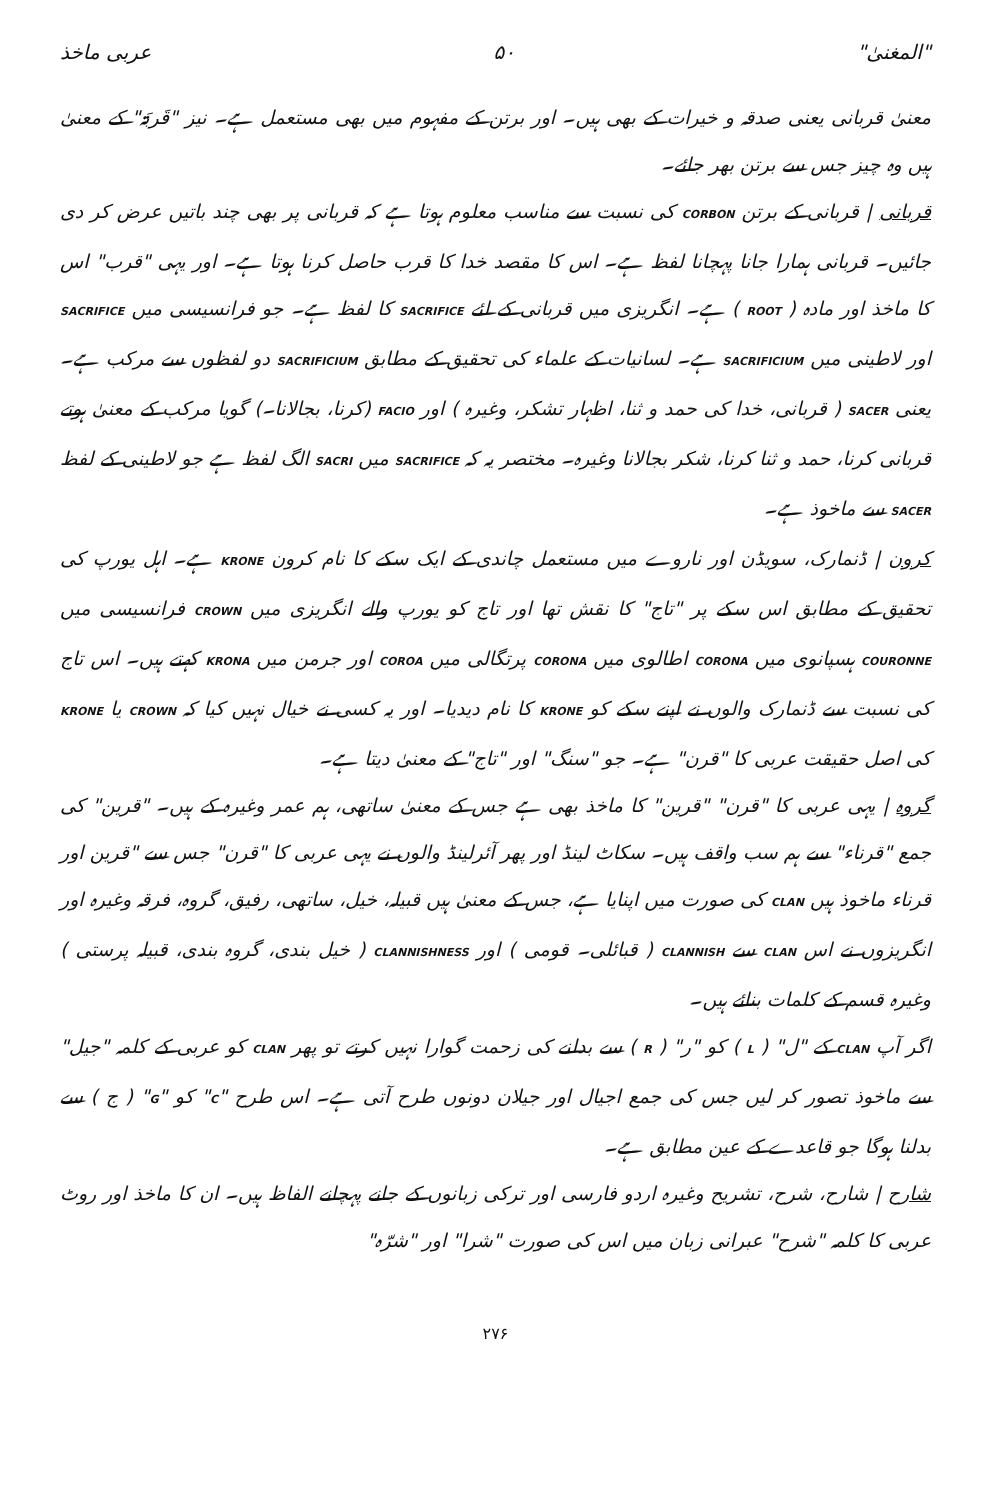"المغنیٰ" ۵۰ عربی ماخذ
معنیٰ قربانی یعنی صدقہ و خیرات کے بھی ہیں۔ اور برتن کے مفہوم میں بھی مستعمل ہے۔ نیز "قَربَۃ" کے معنیٰ ہیں وہ چیز جس سے برتن بھر جائے۔
قربانی | قربانی کے برتن CORBON کی نسبت سے مناسب معلوم ہوتا ہے کہ قربانی پر بھی چند باتیں عرض کر دی جائیں۔ قربانی ہمارا جانا پہچانا لفظ ہے۔ اس کا مقصد خدا کا قرب حاصل کرنا ہوتا ہے۔ اور یہی "قرب" اس کا ماخذ اور مادہ ( ROOT ) ہے۔ انگریزی میں قربانی کے لئے SACRIFICE کا لفظ ہے۔ جو فرانسیسی میں SACRIFICE اور لاطینی میں SACRIFICIUM ہے۔ لسانیات کے علماء کی تحقیق کے مطابق SACRIFICIUM دو لفظوں سے مرکب ہے۔ یعنی SACER ( قربانی، خدا کی حمد و ثنا، اظہار تشکر، وغیرہ ) اور FACIO (کرنا، بجالانا۔) گویا مرکب کے معنیٰ ہوتے قربانی کرنا، حمد و ثنا کرنا، شکر بجالانا وغیرہ۔ مختصر یہ کہ SACRIFICE میں SACRI الگ لفظ ہے جو لاطینی کے لفظ SACER سے ماخوذ ہے۔
کرون | ڈنمارک، سویڈن اور ناروے میں مستعمل چاندی کے ایک سکے کا نام کرون KRONE ہے۔ اہل یورپ کی تحقیق کے مطابق اس سکے پر "تاج" کا نقش تھا اور تاج کو یورپ والے انگریزی میں CROWN فرانسیسی میں COURONNE ہسپانوی میں CORONA اطالوی میں CORONA پرتگالی میں COROA اور جرمن میں KRONA کہتے ہیں۔ اس تاج کی نسبت سے ڈنمارک والوں نے اپنے سکے کو KRONE کا نام دیدیا۔ اور یہ کسی نے خیال نہیں کیا کہ CROWN یا KRONE کی اصل حقیقت عربی کا "قرن" ہے۔ جو "سنگ" اور "تاج" کے معنیٰ دیتا ہے۔
گروہ | یہی عربی کا "قرن" "قرین" کا ماخذ بھی ہے جس کے معنیٰ ساتھی، ہم عمر وغیرہ کے ہیں۔ "قرین" کی جمع "قرناء" سے ہم سب واقف ہیں۔ سکاٹ لینڈ اور پھر آئرلینڈ والوں نے یہی عربی کا "قرن" جس سے "قرین اور قرناء ماخوذ ہیں CLAN کی صورت میں اپنایا ہے، جس کے معنیٰ ہیں قبیلہ، خیل، ساتھی، رفیق، گروہ، فرقہ وغیرہ اور انگریزوں نے اس CLAN سے CLANNISH ( قبائلی۔ قومی ) اور CLANNISHNESS ( خیل بندی، گروہ بندی، قبیلہ پرستی ) وغیرہ قسم کے کلمات بنائے ہیں۔
اگر آپ CLAN کے "ل" ( L ) کو "ر" ( R ) سے بدلنے کی زحمت گوارا نہیں کرتے تو پھر CLAN کو عربی کے کلمہ "جیل" سے ماخوذ تصور کر لیں جس کی جمع اجیال اور جیلان دونوں طرح آتی ہے۔ اس طرح "C" کو "G" ( ج ) سے بدلنا ہوگا جو قاعدے کے عین مطابق ہے۔
شارح | شارح، شرح، تشریح وغیرہ اردو فارسی اور ترکی زبانوں کے جانے پہچانے الفاظ ہیں۔ ان کا ماخذ اور روٹ عربی کا کلمہ "شرح" عبرانی زبان میں اس کی صورت "شرا" اور "شرّہ"
۲۷۶